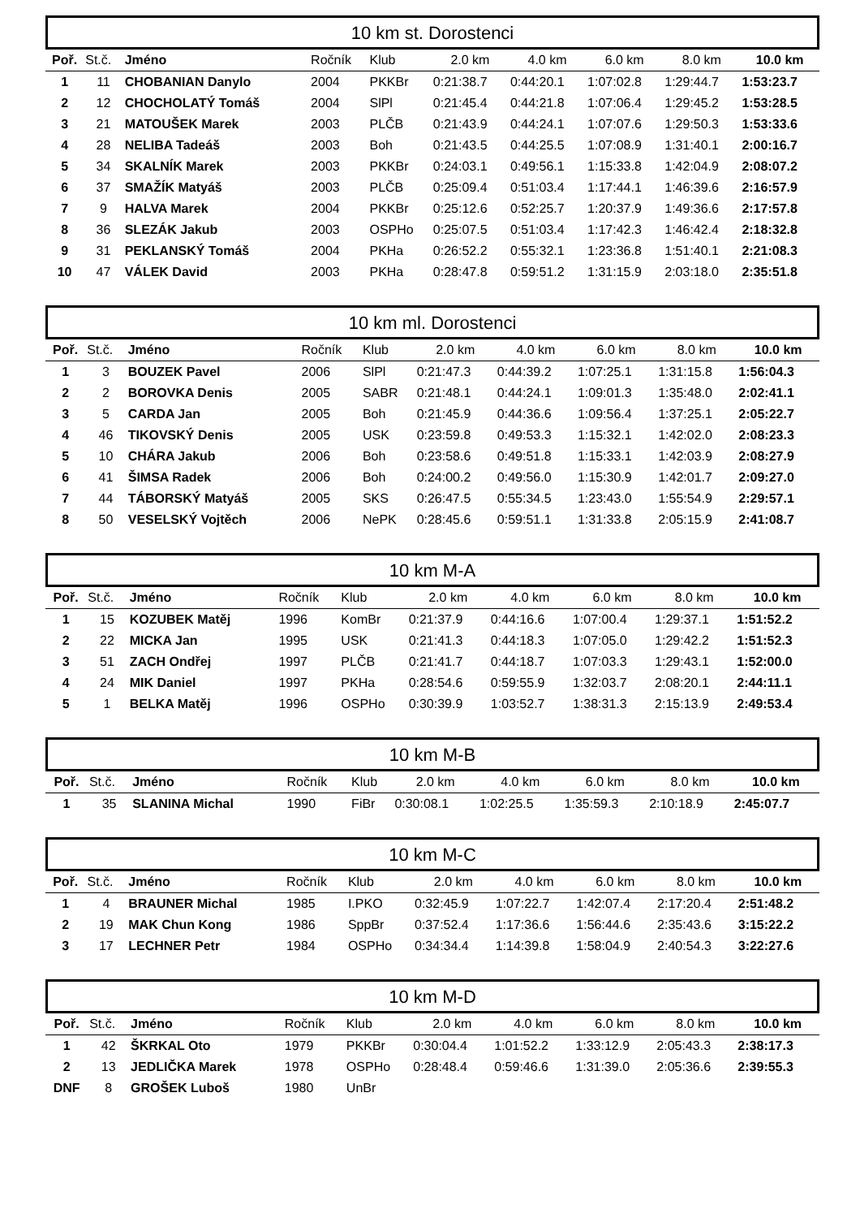10 km st. Dorostenci
| Poř. | St.č. | Jméno | Ročník | Klub | 2.0 km | 4.0 km | 6.0 km | 8.0 km | 10.0 km |
| --- | --- | --- | --- | --- | --- | --- | --- | --- | --- |
| 1 | 11 | CHOBANIAN Danylo | 2004 | PKKBr | 0:21:38.7 | 0:44:20.1 | 1:07:02.8 | 1:29:44.7 | 1:53:23.7 |
| 2 | 12 | CHOCHOLATÝ Tomáš | 2004 | SlPl | 0:21:45.4 | 0:44:21.8 | 1:07:06.4 | 1:29:45.2 | 1:53:28.5 |
| 3 | 21 | MATOUŠEK Marek | 2003 | PLČB | 0:21:43.9 | 0:44:24.1 | 1:07:07.6 | 1:29:50.3 | 1:53:33.6 |
| 4 | 28 | NELIBA Tadeáš | 2003 | Boh | 0:21:43.5 | 0:44:25.5 | 1:07:08.9 | 1:31:40.1 | 2:00:16.7 |
| 5 | 34 | SKALNÍK Marek | 2003 | PKKBr | 0:24:03.1 | 0:49:56.1 | 1:15:33.8 | 1:42:04.9 | 2:08:07.2 |
| 6 | 37 | SMAŽÍK Matyáš | 2003 | PLČB | 0:25:09.4 | 0:51:03.4 | 1:17:44.1 | 1:46:39.6 | 2:16:57.9 |
| 7 | 9 | HALVA Marek | 2004 | PKKBr | 0:25:12.6 | 0:52:25.7 | 1:20:37.9 | 1:49:36.6 | 2:17:57.8 |
| 8 | 36 | SLEZÁK Jakub | 2003 | OSPHo | 0:25:07.5 | 0:51:03.4 | 1:17:42.3 | 1:46:42.4 | 2:18:32.8 |
| 9 | 31 | PEKLANSKÝ Tomáš | 2004 | PKHa | 0:26:52.2 | 0:55:32.1 | 1:23:36.8 | 1:51:40.1 | 2:21:08.3 |
| 10 | 47 | VÁLEK David | 2003 | PKHa | 0:28:47.8 | 0:59:51.2 | 1:31:15.9 | 2:03:18.0 | 2:35:51.8 |
10 km ml. Dorostenci
| Poř. | St.č. | Jméno | Ročník | Klub | 2.0 km | 4.0 km | 6.0 km | 8.0 km | 10.0 km |
| --- | --- | --- | --- | --- | --- | --- | --- | --- | --- |
| 1 | 3 | BOUZEK Pavel | 2006 | SlPl | 0:21:47.3 | 0:44:39.2 | 1:07:25.1 | 1:31:15.8 | 1:56:04.3 |
| 2 | 2 | BOROVKA Denis | 2005 | SABR | 0:21:48.1 | 0:44:24.1 | 1:09:01.3 | 1:35:48.0 | 2:02:41.1 |
| 3 | 5 | CARDA Jan | 2005 | Boh | 0:21:45.9 | 0:44:36.6 | 1:09:56.4 | 1:37:25.1 | 2:05:22.7 |
| 4 | 46 | TIKOVSKÝ Denis | 2005 | USK | 0:23:59.8 | 0:49:53.3 | 1:15:32.1 | 1:42:02.0 | 2:08:23.3 |
| 5 | 10 | CHÁRA Jakub | 2006 | Boh | 0:23:58.6 | 0:49:51.8 | 1:15:33.1 | 1:42:03.9 | 2:08:27.9 |
| 6 | 41 | ŠIMSA Radek | 2006 | Boh | 0:24:00.2 | 0:49:56.0 | 1:15:30.9 | 1:42:01.7 | 2:09:27.0 |
| 7 | 44 | TÁBORSKÝ Matyáš | 2005 | SKS | 0:26:47.5 | 0:55:34.5 | 1:23:43.0 | 1:55:54.9 | 2:29:57.1 |
| 8 | 50 | VESELSKÝ Vojtěch | 2006 | NePK | 0:28:45.6 | 0:59:51.1 | 1:31:33.8 | 2:05:15.9 | 2:41:08.7 |
10 km M-A
| Poř. | St.č. | Jméno | Ročník | Klub | 2.0 km | 4.0 km | 6.0 km | 8.0 km | 10.0 km |
| --- | --- | --- | --- | --- | --- | --- | --- | --- | --- |
| 1 | 15 | KOZUBEK Matěj | 1996 | KomBr | 0:21:37.9 | 0:44:16.6 | 1:07:00.4 | 1:29:37.1 | 1:51:52.2 |
| 2 | 22 | MICKA Jan | 1995 | USK | 0:21:41.3 | 0:44:18.3 | 1:07:05.0 | 1:29:42.2 | 1:51:52.3 |
| 3 | 51 | ZACH Ondřej | 1997 | PLČB | 0:21:41.7 | 0:44:18.7 | 1:07:03.3 | 1:29:43.1 | 1:52:00.0 |
| 4 | 24 | MIK Daniel | 1997 | PKHa | 0:28:54.6 | 0:59:55.9 | 1:32:03.7 | 2:08:20.1 | 2:44:11.1 |
| 5 | 1 | BELKA Matěj | 1996 | OSPHo | 0:30:39.9 | 1:03:52.7 | 1:38:31.3 | 2:15:13.9 | 2:49:53.4 |
10 km M-B
| Poř. | St.č. | Jméno | Ročník | Klub | 2.0 km | 4.0 km | 6.0 km | 8.0 km | 10.0 km |
| --- | --- | --- | --- | --- | --- | --- | --- | --- | --- |
| 1 | 35 | SLANINA Michal | 1990 | FiBr | 0:30:08.1 | 1:02:25.5 | 1:35:59.3 | 2:10:18.9 | 2:45:07.7 |
10 km M-C
| Poř. | St.č. | Jméno | Ročník | Klub | 2.0 km | 4.0 km | 6.0 km | 8.0 km | 10.0 km |
| --- | --- | --- | --- | --- | --- | --- | --- | --- | --- |
| 1 | 4 | BRAUNER Michal | 1985 | I.PKO | 0:32:45.9 | 1:07:22.7 | 1:42:07.4 | 2:17:20.4 | 2:51:48.2 |
| 2 | 19 | MAK Chun Kong | 1986 | SppBr | 0:37:52.4 | 1:17:36.6 | 1:56:44.6 | 2:35:43.6 | 3:15:22.2 |
| 3 | 17 | LECHNER Petr | 1984 | OSPHo | 0:34:34.4 | 1:14:39.8 | 1:58:04.9 | 2:40:54.3 | 3:22:27.6 |
10 km M-D
| Poř. | St.č. | Jméno | Ročník | Klub | 2.0 km | 4.0 km | 6.0 km | 8.0 km | 10.0 km |
| --- | --- | --- | --- | --- | --- | --- | --- | --- | --- |
| 1 | 42 | ŠKRKAL Oto | 1979 | PKKBr | 0:30:04.4 | 1:01:52.2 | 1:33:12.9 | 2:05:43.3 | 2:38:17.3 |
| 2 | 13 | JEDLIČKA Marek | 1978 | OSPHo | 0:28:48.4 | 0:59:46.6 | 1:31:39.0 | 2:05:36.6 | 2:39:55.3 |
| DNF | 8 | GROŠEK Luboš | 1980 | UnBr | | | | | |